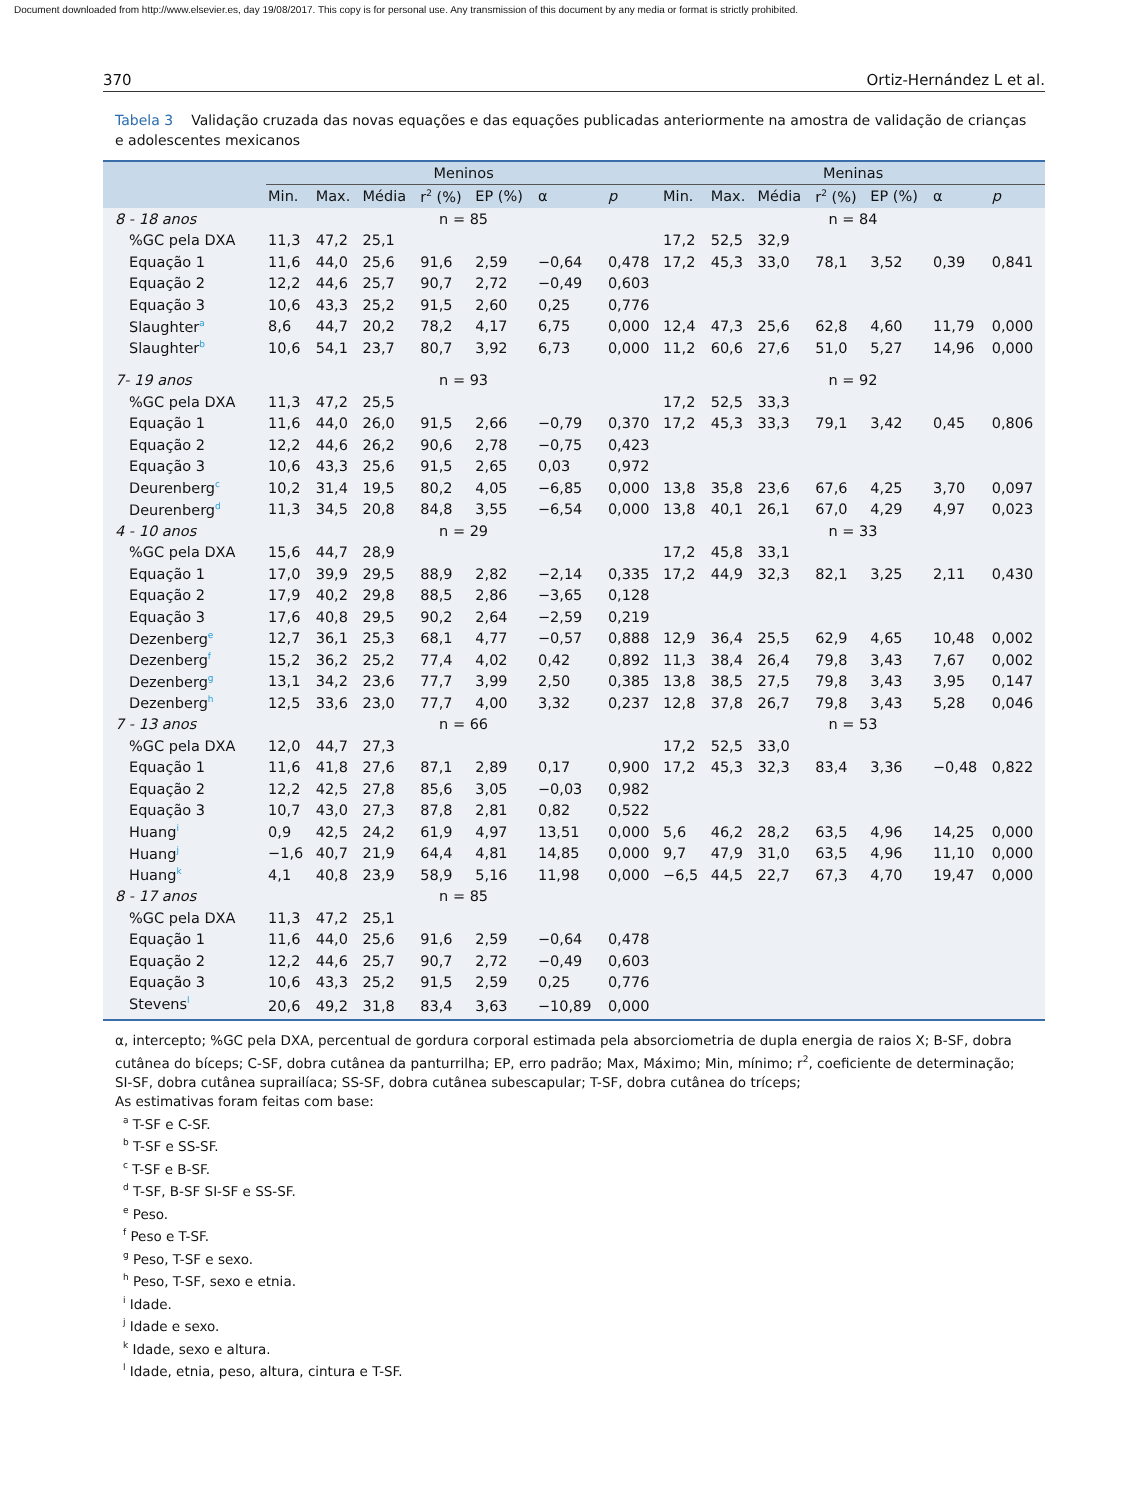Document downloaded from http://www.elsevier.es, day 19/08/2017. This copy is for personal use. Any transmission of this document by any media or format is strictly prohibited.
370 Ortiz-Hernández L et al.
Tabela 3 Validação cruzada das novas equações e das equações publicadas anteriormente na amostra de validação de crianças e adolescentes mexicanos
| | Meninos | | | | | | | Meninas | | | | | | |
| --- | --- | --- | --- | --- | --- | --- | --- | --- | --- | --- | --- | --- | --- | --- |
| | Min. | Max. | Média | r<sup>2</sup> (%) | EP (%) | α | p | Min. | Max. | Média | r<sup>2</sup> (%) | EP (%) | α | p |
| 8 - 18 anos | n = 85 | | | | | | | n = 84 | | | | | | |
| %GC pela DXA | 11,3 | 47,2 | 25,1 | | | | | 17,2 | 52,5 | 32,9 | | | | |
| Equação 1 | 11,6 | 44,0 | 25,6 | 91,6 | 2,59 | −0,64 | 0,478 | 17,2 | 45,3 | 33,0 | 78,1 | 3,52 | 0,39 | 0,841 |
| Equação 2 | 12,2 | 44,6 | 25,7 | 90,7 | 2,72 | −0,49 | 0,603 | | | | | | | |
| Equação 3 | 10,6 | 43,3 | 25,2 | 91,5 | 2,60 | 0,25 | 0,776 | | | | | | | |
| Slaughter<sup>a</sup> | 8,6 | 44,7 | 20,2 | 78,2 | 4,17 | 6,75 | 0,000 | 12,4 | 47,3 | 25,6 | 62,8 | 4,60 | 11,79 | 0,000 |
| Slaughter<sup>b</sup> | 10,6 | 54,1 | 23,7 | 80,7 | 3,92 | 6,73 | 0,000 | 11,2 | 60,6 | 27,6 | 51,0 | 5,27 | 14,96 | 0,000 |
| 7- 19 anos | n = 93 | | | | | | | n = 92 | | | | | | |
| %GC pela DXA | 11,3 | 47,2 | 25,5 | | | | | 17,2 | 52,5 | 33,3 | | | | |
| Equação 1 | 11,6 | 44,0 | 26,0 | 91,5 | 2,66 | −0,79 | 0,370 | 17,2 | 45,3 | 33,3 | 79,1 | 3,42 | 0,45 | 0,806 |
| Equação 2 | 12,2 | 44,6 | 26,2 | 90,6 | 2,78 | −0,75 | 0,423 | | | | | | | |
| Equação 3 | 10,6 | 43,3 | 25,6 | 91,5 | 2,65 | 0,03 | 0,972 | | | | | | | |
| Deurenberg<sup>c</sup> | 10,2 | 31,4 | 19,5 | 80,2 | 4,05 | −6,85 | 0,000 | 13,8 | 35,8 | 23,6 | 67,6 | 4,25 | 3,70 | 0,097 |
| Deurenberg<sup>d</sup> | 11,3 | 34,5 | 20,8 | 84,8 | 3,55 | −6,54 | 0,000 | 13,8 | 40,1 | 26,1 | 67,0 | 4,29 | 4,97 | 0,023 |
| 4 - 10 anos | n = 29 | | | | | | | n = 33 | | | | | | |
| %GC pela DXA | 15,6 | 44,7 | 28,9 | | | | | 17,2 | 45,8 | 33,1 | | | | |
| Equação 1 | 17,0 | 39,9 | 29,5 | 88,9 | 2,82 | −2,14 | 0,335 | 17,2 | 44,9 | 32,3 | 82,1 | 3,25 | 2,11 | 0,430 |
| Equação 2 | 17,9 | 40,2 | 29,8 | 88,5 | 2,86 | −3,65 | 0,128 | | | | | | | |
| Equação 3 | 17,6 | 40,8 | 29,5 | 90,2 | 2,64 | −2,59 | 0,219 | | | | | | | |
| Dezenberg<sup>e</sup> | 12,7 | 36,1 | 25,3 | 68,1 | 4,77 | −0,57 | 0,888 | 12,9 | 36,4 | 25,5 | 62,9 | 4,65 | 10,48 | 0,002 |
| Dezenberg<sup>f</sup> | 15,2 | 36,2 | 25,2 | 77,4 | 4,02 | 0,42 | 0,892 | 11,3 | 38,4 | 26,4 | 79,8 | 3,43 | 7,67 | 0,002 |
| Dezenberg<sup>g</sup> | 13,1 | 34,2 | 23,6 | 77,7 | 3,99 | 2,50 | 0,385 | 13,8 | 38,5 | 27,5 | 79,8 | 3,43 | 3,95 | 0,147 |
| Dezenberg<sup>h</sup> | 12,5 | 33,6 | 23,0 | 77,7 | 4,00 | 3,32 | 0,237 | 12,8 | 37,8 | 26,7 | 79,8 | 3,43 | 5,28 | 0,046 |
| 7 - 13 anos | n = 66 | | | | | | | n = 53 | | | | | | |
| %GC pela DXA | 12,0 | 44,7 | 27,3 | | | | | 17,2 | 52,5 | 33,0 | | | | |
| Equação 1 | 11,6 | 41,8 | 27,6 | 87,1 | 2,89 | 0,17 | 0,900 | 17,2 | 45,3 | 32,3 | 83,4 | 3,36 | −0,48 | 0,822 |
| Equação 2 | 12,2 | 42,5 | 27,8 | 85,6 | 3,05 | −0,03 | 0,982 | | | | | | | |
| Equação 3 | 10,7 | 43,0 | 27,3 | 87,8 | 2,81 | 0,82 | 0,522 | | | | | | | |
| Huang<sup>i</sup> | 0,9 | 42,5 | 24,2 | 61,9 | 4,97 | 13,51 | 0,000 | 5,6 | 46,2 | 28,2 | 63,5 | 4,96 | 14,25 | 0,000 |
| Huang<sup>j</sup> | −1,6 | 40,7 | 21,9 | 64,4 | 4,81 | 14,85 | 0,000 | 9,7 | 47,9 | 31,0 | 63,5 | 4,96 | 11,10 | 0,000 |
| Huang<sup>k</sup> | 4,1 | 40,8 | 23,9 | 58,9 | 5,16 | 11,98 | 0,000 | −6,5 | 44,5 | 22,7 | 67,3 | 4,70 | 19,47 | 0,000 |
| 8 - 17 anos | n = 85 | | | | | | | | | | | | | |
| %GC pela DXA | 11,3 | 47,2 | 25,1 | | | | | | | | | | | |
| Equação 1 | 11,6 | 44,0 | 25,6 | 91,6 | 2,59 | −0,64 | 0,478 | | | | | | | |
| Equação 2 | 12,2 | 44,6 | 25,7 | 90,7 | 2,72 | −0,49 | 0,603 | | | | | | | |
| Equação 3 | 10,6 | 43,3 | 25,2 | 91,5 | 2,59 | 0,25 | 0,776 | | | | | | | |
| Stevens<sup>l</sup> | 20,6 | 49,2 | 31,8 | 83,4 | 3,63 | −10,89 | 0,000 | | | | | | | |
α, intercepto; %GC pela DXA, percentual de gordura corporal estimada pela absorciometria de dupla energia de raios X; B-SF, dobra cutânea do bíceps; C-SF, dobra cutânea da panturrilha; EP, erro padrão; Max, Máximo; Min, mínimo; r<sup>2</sup>, coeficiente de determinação; SI-SF, dobra cutânea suprailíaca; SS-SF, dobra cutânea subescapular; T-SF, dobra cutânea do tríceps;
As estimativas foram feitas com base:
<sup>a</sup> T-SF e C-SF.
<sup>b</sup> T-SF e SS-SF.
<sup>c</sup> T-SF e B-SF.
<sup>d</sup> T-SF, B-SF SI-SF e SS-SF.
<sup>e</sup> Peso.
<sup>f</sup> Peso e T-SF.
<sup>g</sup> Peso, T-SF e sexo.
<sup>h</sup> Peso, T-SF, sexo e etnia.
<sup>i</sup> Idade.
<sup>j</sup> Idade e sexo.
<sup>k</sup> Idade, sexo e altura.
<sup>l</sup> Idade, etnia, peso, altura, cintura e T-SF.